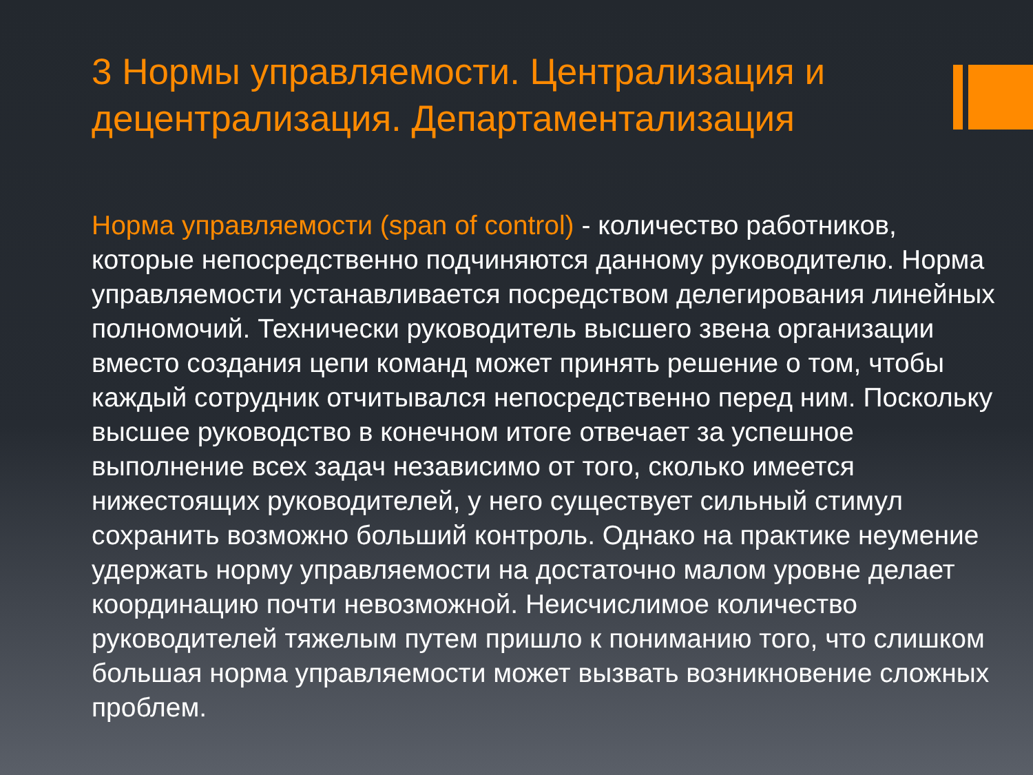3 Нормы управляемости. Централизация и децентрализация. Департаментализация
Норма управляемости (span of control) - количество работников, которые непосредственно подчиняются данному руководителю. Норма управляемости устанавливается посредством делегирования линейных полномочий. Технически руководитель высшего звена организации вместо создания цепи команд может принять решение о том, чтобы каждый сотрудник отчитывался непосредственно перед ним. Поскольку высшее руководство в конечном итоге отвечает за успешное выполнение всех задач независимо от того, сколько имеется нижестоящих руководителей, у него существует сильный стимул сохранить возможно больший контроль. Однако на практике неумение удержать норму управляемости на достаточно малом уровне делает координацию почти невозможной. Неисчислимое количество руководителей тяжелым путем пришло к пониманию того, что слишком большая норма управляемости может вызвать возникновение сложных проблем.